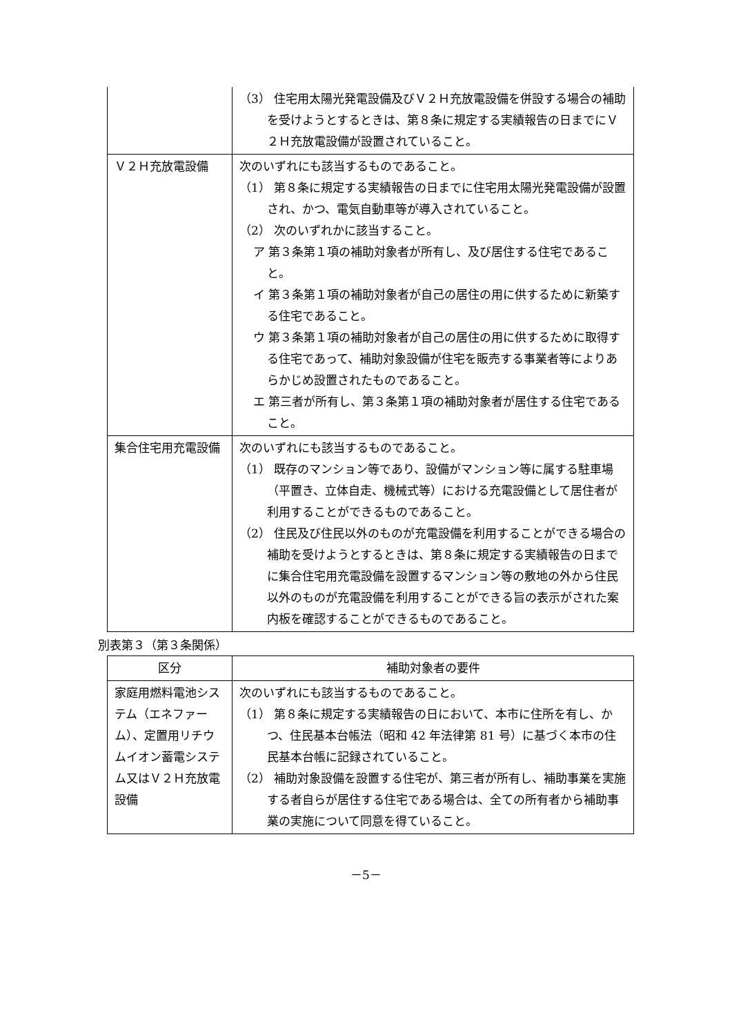| | （3） 住宅用太陽光発電設備及びＶ２Ｈ充放電設備を併設する場合の補助を受けようとするときは、第８条に規定する実績報告の日までにＶ２Ｈ充放電設備が設置されていること。 |
| Ｖ２Ｈ充放電設備 | 次のいずれにも該当するものであること。 （1） 第８条に規定する実績報告の日までに住宅用太陽光発電設備が設置され、かつ、電気自動車等が導入されていること。 （2） 次のいずれかに該当すること。 ア 第３条第１項の補助対象者が所有し、及び居住する住宅であること。 イ 第３条第１項の補助対象者が自己の居住の用に供するために新築する住宅であること。 ウ 第３条第１項の補助対象者が自己の居住の用に供するために取得する住宅であって、補助対象設備が住宅を販売する事業者等によりあらかじめ設置されたものであること。 エ 第三者が所有し、第３条第１項の補助対象者が居住する住宅であること。 |
| 集合住宅用充電設備 | 次のいずれにも該当するものであること。 （1） 既存のマンション等であり、設備がマンション等に属する駐車場（平置き、立体自走、機械式等）における充電設備として居住者が利用することができるものであること。 （2） 住民及び住民以外のものが充電設備を利用することができる場合の補助を受けようとするときは、第８条に規定する実績報告の日までに集合住宅用充電設備を設置するマンション等の敷地の外から住民以外のものが充電設備を利用することができる旨の表示がされた案内板を確認することができるものであること。 |
別表第３（第３条関係）
| 区分 | 補助対象者の要件 |
| --- | --- |
| 家庭用燃料電池システム（エネファーム）、定置用リチウムイオン蓄電システム又はＶ２Ｈ充放電設備 | 次のいずれにも該当するものであること。 （1） 第８条に規定する実績報告の日において、本市に住所を有し、かつ、住民基本台帳法（昭和 42 年法律第 81 号）に基づく本市の住民基本台帳に記録されていること。 （2） 補助対象設備を設置する住宅が、第三者が所有し、補助事業を実施する者自らが居住する住宅である場合は、全ての所有者から補助事業の実施について同意を得ていること。 |
－5－